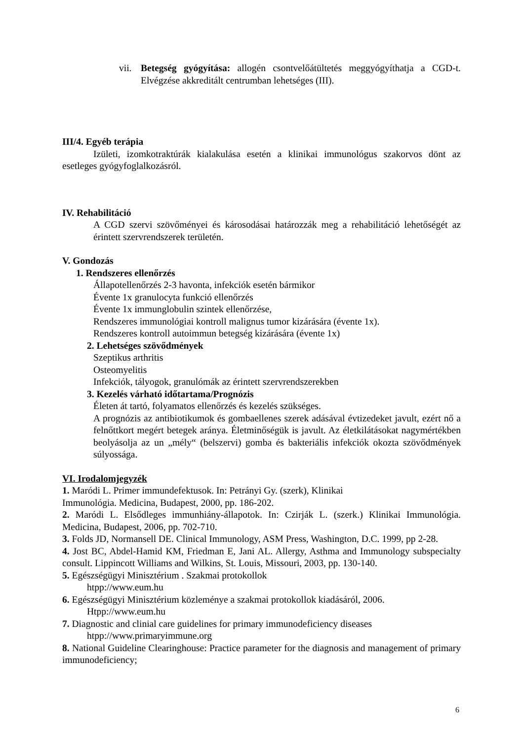vii.
Betegség gyógyítása: allogén csontvelőátültetés meggyógyíthatja a CGD-t. Elvégzése akkreditált centrumban lehetséges (III).
III/4. Egyéb terápia
Izületi, izomkotraktúrák kialakulása esetén a klinikai immunológus szakorvos dönt az esetleges gyógyfoglalkozásról.
IV. Rehabilitáció
A CGD szervi szövőményei és károsodásai határozzák meg a rehabilitáció lehetőségét az érintett szervrendszerek területén.
V. Gondozás
1. Rendszeres ellenőrzés
Állapotellenőrzés 2-3 havonta, infekciók esetén bármikor
Évente 1x granulocyta funkció ellenőrzés
Évente 1x immunglobulin szintek ellenőrzése,
Rendszeres immunológiai kontroll malignus tumor kizárására (évente 1x).
Rendszeres kontroll autoimmun betegség kizárására (évente 1x)
2. Lehetséges szövődmények
Szeptikus arthritis
Osteomyelitis
Infekciók, tályogok, granulómák az érintett szervrendszerekben
3. Kezelés várható időtartama/Prognózis
Életen át tartó, folyamatos ellenőrzés és kezelés szükséges.
A prognózis az antibiotikumok és gombaellenes szerek adásával évtizedeket javult, ezért nő a felnőttkort megért betegek aránya. Életminőségük is javult. Az életkilátásokat nagymértékben beolyásolja az un „mély“ (belszervi) gomba és bakteriális infekciók okozta szövődmények súlyossága.
VI. Irodalomjegyzék
1. Maródi L. Primer immundefektusok. In: Petrányi Gy. (szerk), Klinikai
Immunológia. Medicina, Budapest, 2000, pp. 186-202.
2. Maródi L. Elsődleges immunhiány-állapotok. In: Czirják L. (szerk.) Klinikai Immunológia. Medicina, Budapest, 2006, pp. 702-710.
3. Folds JD, Normansell DE. Clinical Immunology, ASM Press, Washington, D.C. 1999, pp 2-28.
4. Jost BC, Abdel-Hamid KM, Friedman E, Jani AL. Allergy, Asthma and Immunology subspecialty consult. Lippincott Williams and Wilkins, St. Louis, Missouri, 2003, pp. 130-140.
5. Egészségügyi Minisztérium . Szakmai protokollok
htpp://www.eum.hu
6. Egészségügyi Minisztérium közleménye a szakmai protokollok kiadásáról, 2006.
Htpp://www.eum.hu
7. Diagnostic and clinial care guidelines for primary immunodeficiency diseases
htpp://www.primaryimmune.org
8. National Guideline Clearinghouse: Practice parameter for the diagnosis and management of primary immunodeficiency;
6